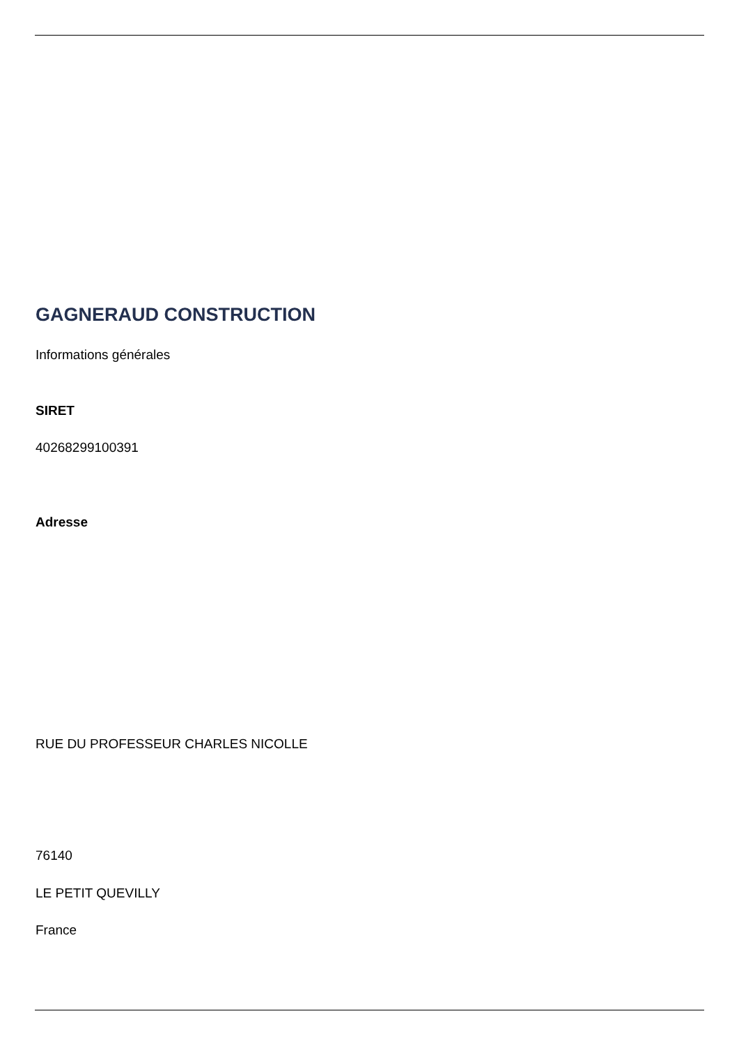GAGNERAUD CONSTRUCTION
Informations générales
SIRET
40268299100391
Adresse
RUE DU PROFESSEUR CHARLES NICOLLE
76140
LE PETIT QUEVILLY
France